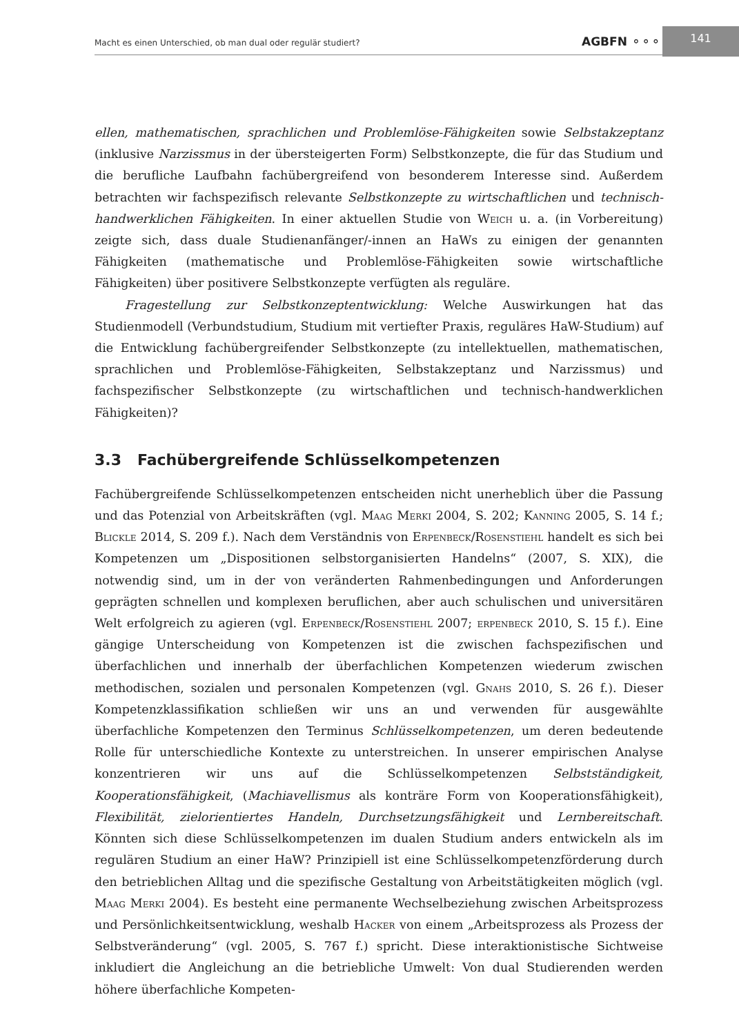Macht es einen Unterschied, ob man dual oder regulär studiert? AGBFN ⚬⚬⚬
141
ellen, mathematischen, sprachlichen und Problemlöse-Fähigkeiten sowie Selbstakzeptanz (inklusive Narzissmus in der übersteigerten Form) Selbstkonzepte, die für das Studium und die berufliche Laufbahn fachübergreifend von besonderem Interesse sind. Außerdem betrachten wir fachspezifisch relevante Selbstkonzepte zu wirtschaftlichen und technisch-handwerklichen Fähigkeiten. In einer aktuellen Studie von Weich u. a. (in Vorbereitung) zeigte sich, dass duale Studienanfänger/-innen an HaWs zu einigen der genannten Fähigkeiten (mathematische und Problemlöse-Fähigkeiten sowie wirtschaftliche Fähigkeiten) über positivere Selbstkonzepte verfügten als reguläre.
Fragestellung zur Selbstkonzeptentwicklung: Welche Auswirkungen hat das Studienmodell (Verbundstudium, Studium mit vertiefter Praxis, reguläres HaW-Studium) auf die Entwicklung fachübergreifender Selbstkonzepte (zu intellektuellen, mathematischen, sprachlichen und Problemlöse-Fähigkeiten, Selbstakzeptanz und Narzissmus) und fachspezifischer Selbstkonzepte (zu wirtschaftlichen und technisch-handwerklichen Fähigkeiten)?
3.3 Fachübergreifende Schlüsselkompetenzen
Fachübergreifende Schlüsselkompetenzen entscheiden nicht unerheblich über die Passung und das Potenzial von Arbeitskräften (vgl. Maag Merki 2004, S. 202; Kanning 2005, S. 14 f.; Blickle 2014, S. 209 f.). Nach dem Verständnis von Erpenbeck/Rosenstiehl handelt es sich bei Kompetenzen um „Dispositionen selbstorganisierten Handelns“ (2007, S. XIX), die notwendig sind, um in der von veränderten Rahmenbedingungen und Anforderungen geprägten schnellen und komplexen beruflichen, aber auch schulischen und universitären Welt erfolgreich zu agieren (vgl. Erpenbeck/Rosenstiehl 2007; erpenbeck 2010, S. 15 f.). Eine gängige Unterscheidung von Kompetenzen ist die zwischen fachspezifischen und überfachlichen und innerhalb der überfachlichen Kompetenzen wiederum zwischen methodischen, sozialen und personalen Kompetenzen (vgl. Gnahs 2010, S. 26 f.). Dieser Kompetenzklassifikation schließen wir uns an und verwenden für ausgewählte überfachliche Kompetenzen den Terminus Schlüsselkompetenzen, um deren bedeutende Rolle für unterschiedliche Kontexte zu unterstreichen. In unserer empirischen Analyse konzentrieren wir uns auf die Schlüsselkompetenzen Selbstständigkeit, Kooperationsfähigkeit, (Machiavellismus als konträre Form von Kooperationsfähigkeit), Flexibilität, zielorientiertes Handeln, Durchsetzungsfähigkeit und Lernbereitschaft. Könnten sich diese Schlüsselkompetenzen im dualen Studium anders entwickeln als im regulären Studium an einer HaW? Prinzipiell ist eine Schlüsselkompetenzförderung durch den betrieblichen Alltag und die spezifische Gestaltung von Arbeitstätigkeiten möglich (vgl. Maag Merki 2004). Es besteht eine permanente Wechselbeziehung zwischen Arbeitsprozess und Persönlichkeitsentwicklung, weshalb Hacker von einem „Arbeitsprozess als Prozess der Selbstveränderung“ (vgl. 2005, S. 767 f.) spricht. Diese interaktionistische Sichtweise inkludiert die Angleichung an die betriebliche Umwelt: Von dual Studierenden werden höhere überfachliche Kompeten-